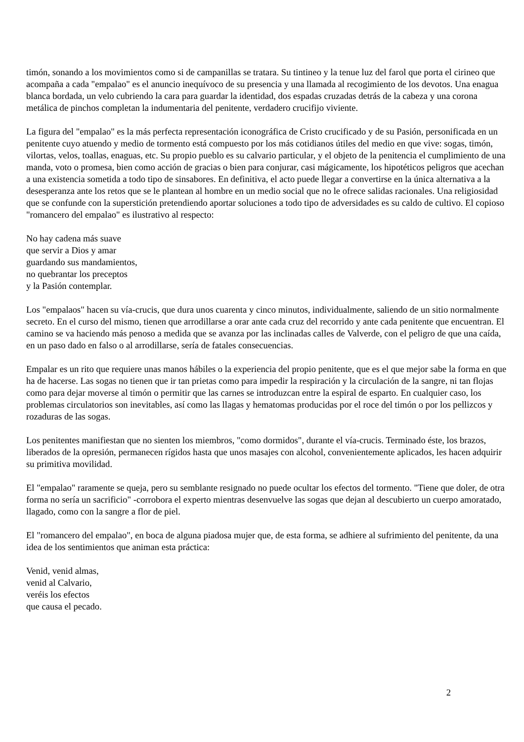timón, sonando a los movimientos como si de campanillas se tratara. Su tintineo y la tenue luz del farol que porta el cirineo que acompaña a cada "empalao" es el anuncio inequívoco de su presencia y una llamada al recogimiento de los devotos. Una enagua blanca bordada, un velo cubriendo la cara para guardar la identidad, dos espadas cruzadas detrás de la cabeza y una corona metálica de pinchos completan la indumentaria del penitente, verdadero crucifijo viviente.
La figura del "empalao" es la más perfecta representación iconográfica de Cristo crucificado y de su Pasión, personificada en un penitente cuyo atuendo y medio de tormento está compuesto por los más cotidianos útiles del medio en que vive: sogas, timón, vilortas, velos, toallas, enaguas, etc. Su propio pueblo es su calvario particular, y el objeto de la penitencia el cumplimiento de una manda, voto o promesa, bien como acción de gracias o bien para conjurar, casi mágicamente, los hipotéticos peligros que acechan a una existencia sometida a todo tipo de sinsabores. En definitiva, el acto puede llegar a convertirse en la única alternativa a la desesperanza ante los retos que se le plantean al hombre en un medio social que no le ofrece salidas racionales. Una religiosidad que se confunde con la superstición pretendiendo aportar soluciones a todo tipo de adversidades es su caldo de cultivo. El copioso "romancero del empalao" es ilustrativo al respecto:
No hay cadena más suave
que servir a Dios y amar
guardando sus mandamientos,
no quebrantar los preceptos
y la Pasión contemplar.
Los "empalaos" hacen su vía-crucis, que dura unos cuarenta y cinco minutos, individualmente, saliendo de un sitio normalmente secreto. En el curso del mismo, tienen que arrodillarse a orar ante cada cruz del recorrido y ante cada penitente que encuentran. El camino se va haciendo más penoso a medida que se avanza por las inclinadas calles de Valverde, con el peligro de que una caída, en un paso dado en falso o al arrodillarse, sería de fatales consecuencias.
Empalar es un rito que requiere unas manos hábiles o la experiencia del propio penitente, que es el que mejor sabe la forma en que ha de hacerse. Las sogas no tienen que ir tan prietas como para impedir la respiración y la circulación de la sangre, ni tan flojas como para dejar moverse al timón o permitir que las carnes se introduzcan entre la espiral de esparto. En cualquier caso, los problemas circulatorios son inevitables, así como las llagas y hematomas producidas por el roce del timón o por los pellizcos y rozaduras de las sogas.
Los penitentes manifiestan que no sienten los miembros, "como dormidos", durante el vía-crucis. Terminado éste, los brazos, liberados de la opresión, permanecen rígidos hasta que unos masajes con alcohol, convenientemente aplicados, les hacen adquirir su primitiva movilidad.
El "empalao" raramente se queja, pero su semblante resignado no puede ocultar los efectos del tormento. "Tiene que doler, de otra forma no sería un sacrificio" -corrobora el experto mientras desenvuelve las sogas que dejan al descubierto un cuerpo amoratado, llagado, como con la sangre a flor de piel.
El "romancero del empalao", en boca de alguna piadosa mujer que, de esta forma, se adhiere al sufrimiento del penitente, da una idea de los sentimientos que animan esta práctica:
Venid, venid almas,
venid al Calvario,
veréis los efectos
que causa el pecado.
2